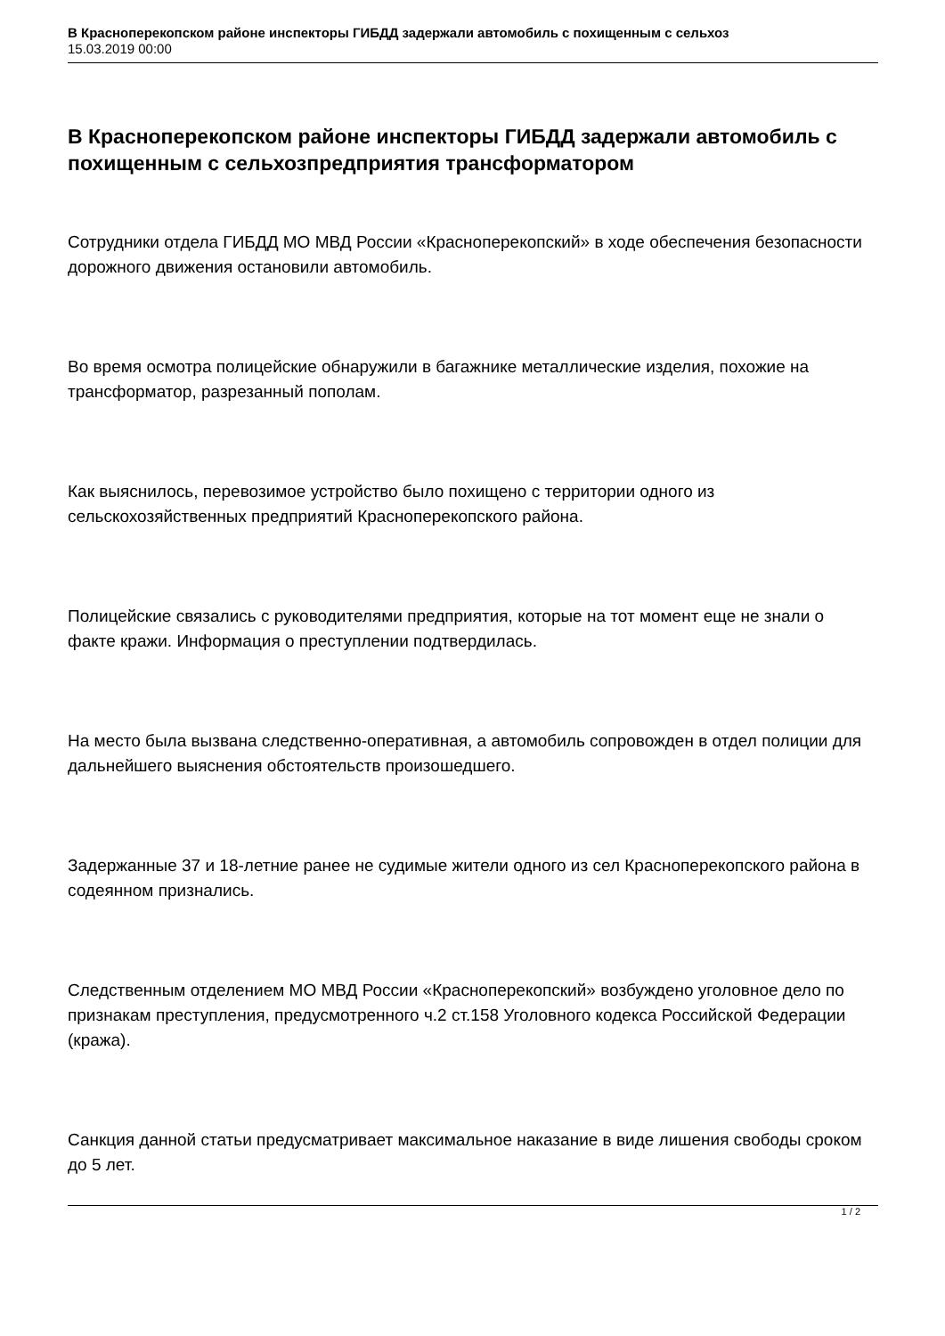В Красноперекопском районе инспекторы ГИБДД задержали автомобиль с похищенным с сельхоз
15.03.2019 00:00
В Красноперекопском районе инспекторы ГИБДД задержали автомобиль с похищенным с сельхозпредприятия трансформатором
Сотрудники отдела ГИБДД МО МВД России «Красноперекопский» в ходе обеспечения безопасности дорожного движения остановили автомобиль.
Во время осмотра полицейские обнаружили в багажнике металлические изделия, похожие на трансформатор, разрезанный пополам.
Как выяснилось, перевозимое устройство было похищено с территории одного из сельскохозяйственных предприятий Красноперекопского района.
Полицейские связались с руководителями предприятия, которые на тот момент еще не знали о факте кражи. Информация о преступлении подтвердилась.
На место была вызвана следственно-оперативная, а автомобиль сопровожден в отдел полиции для дальнейшего выяснения обстоятельств произошедшего.
Задержанные 37 и 18-летние ранее не судимые жители одного из сел Красноперекопского района в содеянном признались.
Следственным отделением МО МВД России «Красноперекопский» возбуждено уголовное дело по признакам преступления, предусмотренного ч.2 ст.158 Уголовного кодекса Российской Федерации (кража).
Санкция данной статьи предусматривает максимальное наказание в виде лишения свободы сроком до 5 лет.
1 / 2